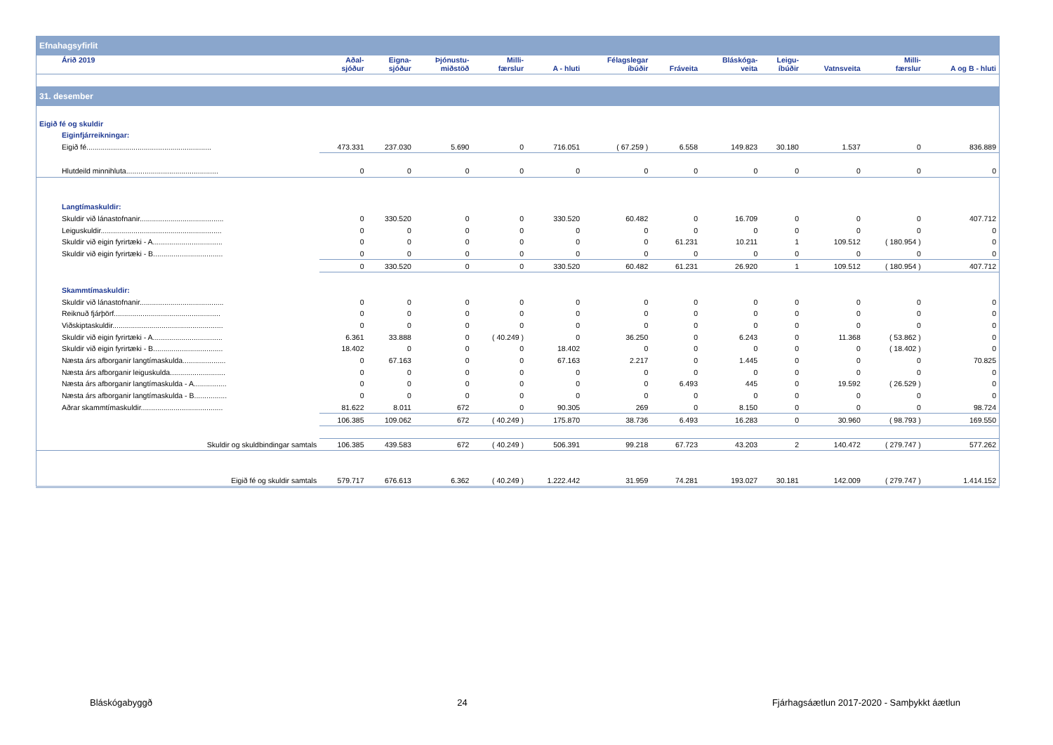| Efnahagsyfirlit | | | | | | | | | | | | |
| Árið 2019 | Aðal- sjóður | Eigna- sjóður | Þjónustu- miðstöð | Milli- færslur | A - hluti | Félagslegar íbúðir | Fráveita | Bláskóga- veita | Leigu- íbúðir | Vatnsveita | Milli- færslur | A og B - hluti |
| 31. desember | | | | | | | | | | | | |
| Eigið fé og skuldir | | | | | | | | | | | | |
| Eiginfjárreikningar: | | | | | | | | | | | | |
| Eigið fé............................................................. | 473.331 | 237.030 | 5.690 | 0 | 716.051 | ( 67.259 ) | 6.558 | 149.823 | 30.180 | 1.537 | 0 | 836.889 |
| Hlutdeild minnihluta............................................. | 0 | 0 | 0 | 0 | 0 | 0 | 0 | 0 | 0 | 0 | 0 | 0 |
| Langtímaskuldir: | | | | | | | | | | | | |
| Skuldir við lánastofnanir......................................... | 0 | 330.520 | 0 | 0 | 330.520 | 60.482 | 0 | 16.709 | 0 | 0 | 0 | 407.712 |
| Leiguskuldir........................................................... | 0 | 0 | 0 | 0 | 0 | 0 | 0 | 0 | 0 | 0 | 0 | 0 |
| Skuldir við eigin fyrirtæki - A.................................. | 0 | 0 | 0 | 0 | 0 | 0 | 61.231 | 10.211 | 1 | 109.512 | ( 180.954 ) | 0 |
| Skuldir við eigin fyrirtæki - B.................................. | 0 | 0 | 0 | 0 | 0 | 0 | 0 | 0 | 0 | 0 | 0 | 0 |
| | 0 | 330.520 | 0 | 0 | 330.520 | 60.482 | 61.231 | 26.920 | 1 | 109.512 | ( 180.954 ) | 407.712 |
| Skammtímaskuldir: | | | | | | | | | | | | |
| Skuldir við lánastofnanir......................................... | 0 | 0 | 0 | 0 | 0 | 0 | 0 | 0 | 0 | 0 | 0 | 0 |
| Reiknuð fjárþörf.................................................... | 0 | 0 | 0 | 0 | 0 | 0 | 0 | 0 | 0 | 0 | 0 | 0 |
| Viðskiptaskuldir...................................................... | 0 | 0 | 0 | 0 | 0 | 0 | 0 | 0 | 0 | 0 | 0 | 0 |
| Skuldir við eigin fyrirtæki - A.................................. | 6.361 | 33.888 | 0 | ( 40.249 ) | 0 | 36.250 | 0 | 6.243 | 0 | 11.368 | ( 53.862 ) | 0 |
| Skuldir við eigin fyrirtæki - B.................................. | 18.402 | 0 | 0 | 0 | 18.402 | 0 | 0 | 0 | 0 | 0 | ( 18.402 ) | 0 |
| Næsta árs afborganir langtímaskulda..................... | 0 | 67.163 | 0 | 0 | 67.163 | 2.217 | 0 | 1.445 | 0 | 0 | 0 | 70.825 |
| Næsta árs afborganir leiguskulda........................... | 0 | 0 | 0 | 0 | 0 | 0 | 0 | 0 | 0 | 0 | 0 | 0 |
| Næsta árs afborganir langtímaskulda - A................ | 0 | 0 | 0 | 0 | 0 | 0 | 6.493 | 445 | 0 | 19.592 | ( 26.529 ) | 0 |
| Næsta árs afborganir langtímaskulda - B................ | 0 | 0 | 0 | 0 | 0 | 0 | 0 | 0 | 0 | 0 | 0 | 0 |
| Aðrar skammtímaskuldir........................................ | 81.622 | 8.011 | 672 | 0 | 90.305 | 269 | 0 | 8.150 | 0 | 0 | 0 | 98.724 |
| | 106.385 | 109.062 | 672 | ( 40.249 ) | 175.870 | 38.736 | 6.493 | 16.283 | 0 | 30.960 | ( 98.793 ) | 169.550 |
| Skuldir og skuldbindingar samtals | 106.385 | 439.583 | 672 | ( 40.249 ) | 506.391 | 99.218 | 67.723 | 43.203 | 2 | 140.472 | ( 279.747 ) | 577.262 |
| Eigið fé og skuldir samtals | 579.717 | 676.613 | 6.362 | ( 40.249 ) | 1.222.442 | 31.959 | 74.281 | 193.027 | 30.181 | 142.009 | ( 279.747 ) | 1.414.152 |
Bláskógabyggð 24 Fjárhagsáætlun 2017-2020 - Samþykkt áætlun